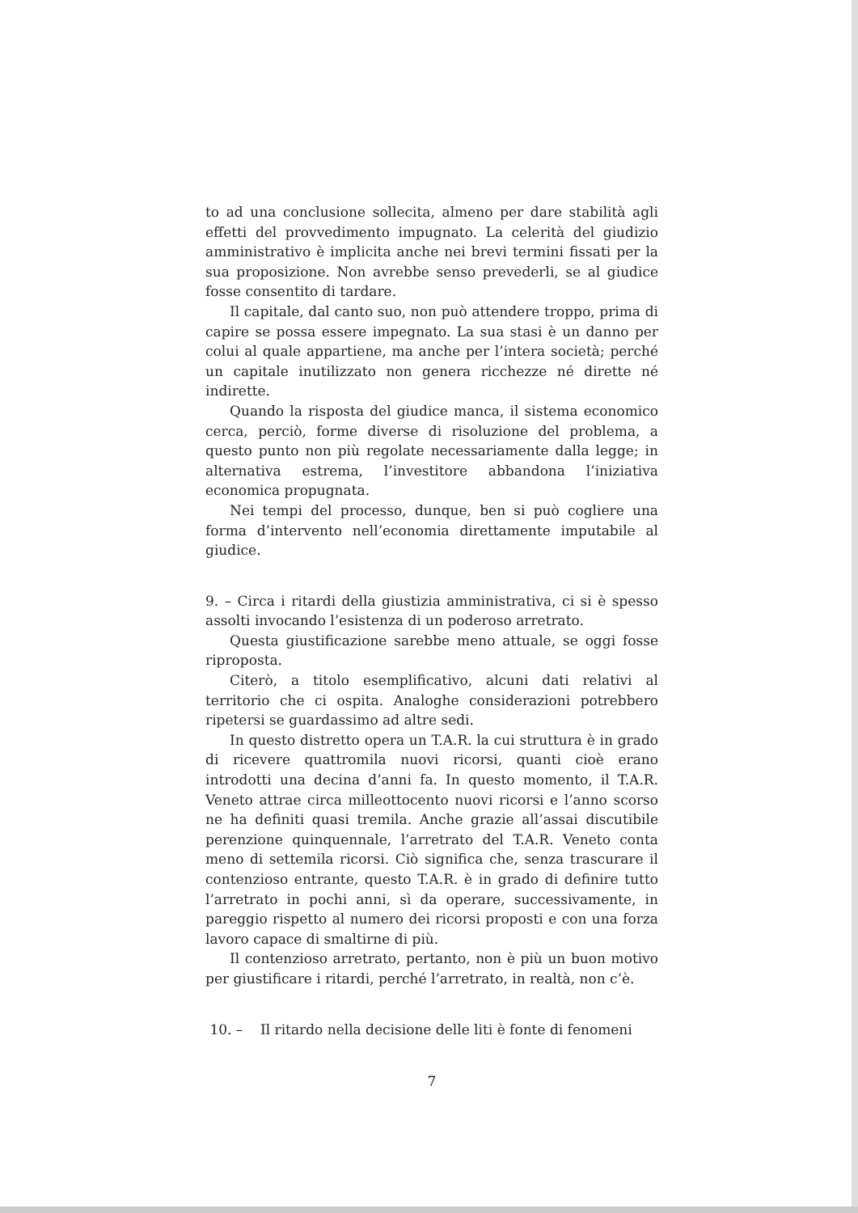to ad una conclusione sollecita, almeno per dare stabilità agli effetti del provvedimento impugnato. La celerità del giudizio amministrativo è implicita anche nei brevi termini fissati per la sua proposizione. Non avrebbe senso prevederli, se al giudice fosse consentito di tardare.
Il capitale, dal canto suo, non può attendere troppo, prima di capire se possa essere impegnato. La sua stasi è un danno per colui al quale appartiene, ma anche per l’intera società; perché un capitale inutilizzato non genera ricchezze né dirette né indirette.
Quando la risposta del giudice manca, il sistema economico cerca, perciò, forme diverse di risoluzione del problema, a questo punto non più regolate necessariamente dalla legge; in alternativa estrema, l’investitore abbandona l’iniziativa economica propugnata.
Nei tempi del processo, dunque, ben si può cogliere una forma d’intervento nell’economia direttamente imputabile al giudice.
9. – Circa i ritardi della giustizia amministrativa, ci si è spesso assolti invocando l’esistenza di un poderoso arretrato.
Questa giustificazione sarebbe meno attuale, se oggi fosse riproposta.
Citerò, a titolo esemplificativo, alcuni dati relativi al territorio che ci ospita. Analoghe considerazioni potrebbero ripetersi se guardassimo ad altre sedi.
In questo distretto opera un T.A.R. la cui struttura è in grado di ricevere quattromila nuovi ricorsi, quanti cioè erano introdotti una decina d’anni fa. In questo momento, il T.A.R. Veneto attrae circa milleottocento nuovi ricorsi e l’anno scorso ne ha definiti quasi tremila. Anche grazie all’assai discutibile perenzione quinquennale, l’arretrato del T.A.R. Veneto conta meno di settemila ricorsi. Ciò significa che, senza trascurare il contenzioso entrante, questo T.A.R. è in grado di definire tutto l’arretrato in pochi anni, sì da operare, successivamente, in pareggio rispetto al numero dei ricorsi proposti e con una forza lavoro capace di smaltirne di più.
Il contenzioso arretrato, pertanto, non è più un buon motivo per giustificare i ritardi, perché l’arretrato, in realtà, non c’è.
10. – Il ritardo nella decisione delle liti è fonte di fenomeni
7